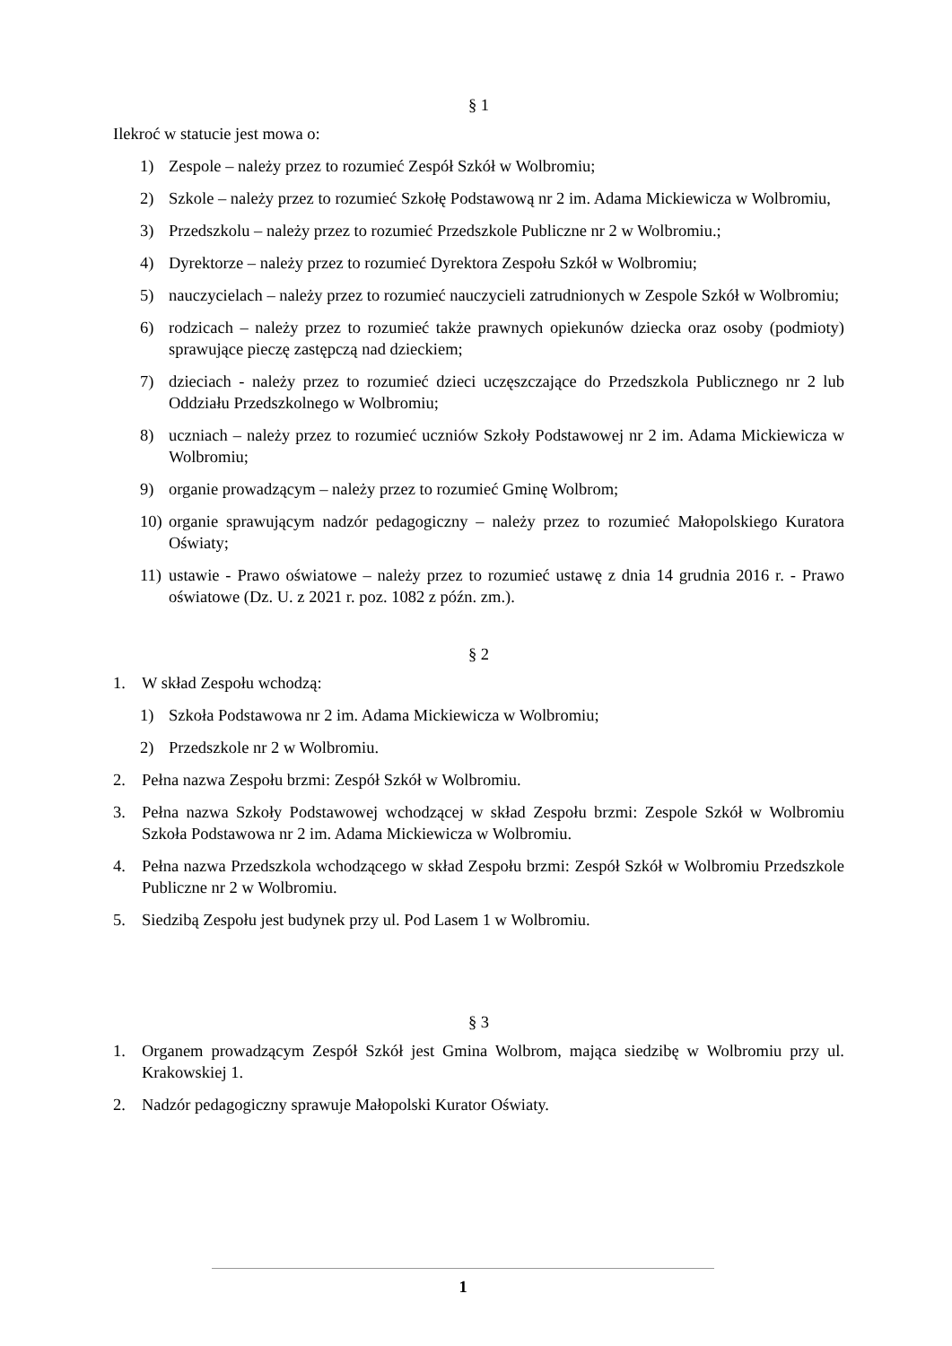§ 1
Ilekroć w statucie jest mowa o:
1) Zespole – należy przez to rozumieć Zespół Szkół w Wolbromiu;
2) Szkole – należy przez to rozumieć Szkołę Podstawową nr 2 im. Adama Mickiewicza w Wolbromiu,
3) Przedszkolu – należy przez to rozumieć Przedszkole Publiczne nr 2 w Wolbromiu.;
4) Dyrektorze – należy przez to rozumieć Dyrektora Zespołu Szkół w Wolbromiu;
5) nauczycielach – należy przez to rozumieć nauczycieli zatrudnionych w Zespole Szkół w Wolbromiu;
6) rodzicach – należy przez to rozumieć także prawnych opiekunów dziecka oraz osoby (podmioty) sprawujące pieczę zastępczą nad dzieckiem;
7) dzieciach - należy przez to rozumieć dzieci uczęszczające do Przedszkola Publicznego nr 2 lub Oddziału Przedszkolnego w Wolbromiu;
8) uczniach – należy przez to rozumieć uczniów Szkoły Podstawowej nr 2 im. Adama Mickiewicza w Wolbromiu;
9) organie prowadzącym – należy przez to rozumieć Gminę Wolbrom;
10) organie sprawującym nadzór pedagogiczny – należy przez to rozumieć Małopolskiego Kuratora Oświaty;
11) ustawie - Prawo oświatowe – należy przez to rozumieć ustawę z dnia 14 grudnia 2016 r. - Prawo oświatowe (Dz. U. z 2021 r. poz. 1082 z późn. zm.).
§ 2
1. W skład Zespołu wchodzą:
1) Szkoła Podstawowa nr 2 im. Adama Mickiewicza w Wolbromiu;
2) Przedszkole nr 2 w Wolbromiu.
2. Pełna nazwa Zespołu brzmi: Zespół Szkół w Wolbromiu.
3. Pełna nazwa Szkoły Podstawowej wchodzącej w skład Zespołu brzmi: Zespole Szkół w Wolbromiu Szkoła Podstawowa nr 2 im. Adama Mickiewicza w Wolbromiu.
4. Pełna nazwa Przedszkola wchodzącego w skład Zespołu brzmi: Zespół Szkół w Wolbromiu Przedszkole Publiczne nr 2 w Wolbromiu.
5. Siedzibą Zespołu jest budynek przy ul. Pod Lasem 1 w Wolbromiu.
§ 3
1. Organem prowadzącym Zespół Szkół jest Gmina Wolbrom, mająca siedzibę w Wolbromiu przy ul. Krakowskiej 1.
2. Nadzór pedagogiczny sprawuje Małopolski Kurator Oświaty.
1